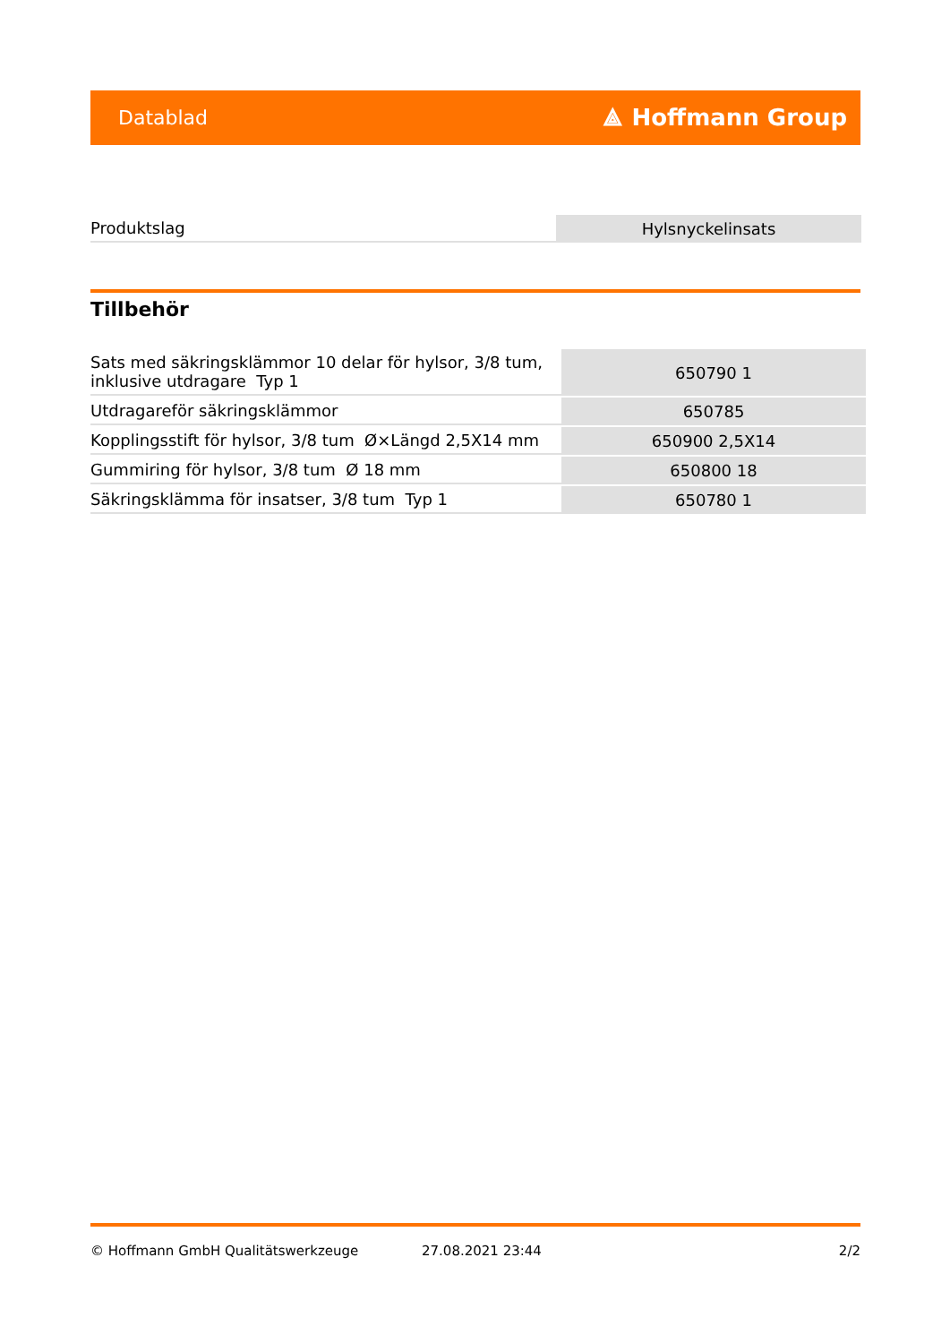Datablad ⟁ Hoffmann Group
| Produktslag | Hylsnyckelinsats |
Tillbehör
| Sats med säkringsklämmor 10 delar för hylsor, 3/8 tum, inklusive utdragare Typ 1 | 650790 1 |
| Utdragareför säkringsklämmor | 650785 |
| Kopplingsstift för hylsor, 3/8 tum Ø×Längd 2,5X14 mm | 650900 2,5X14 |
| Gummiring för hylsor, 3/8 tum Ø 18 mm | 650800 18 |
| Säkringsklämma för insatser, 3/8 tum Typ 1 | 650780 1 |
© Hoffmann GmbH Qualitätswerkzeuge 27.08.2021 23:44 2/2